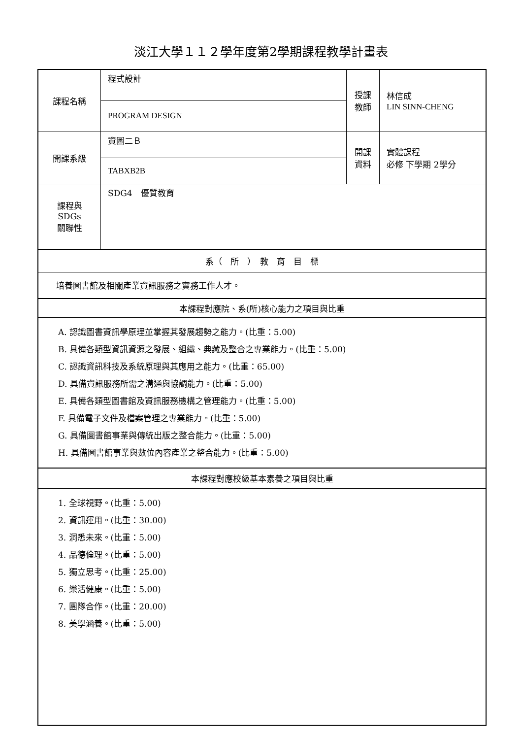淡江大學１１２學年度第2學期課程教學計畫表
| 課程名稱 | 程式設計 | 授課 教師 | 林信成 LIN SINN-CHENG |
| | PROGRAM DESIGN | | |
| 開課系級 | 資圖二Ｂ | 開課 資料 | 實體課程 必修 下學期 2學分 |
| | TABXB2B | | |
| 課程與SDGs 關聯性 | SDG4 優質教育 | | |
| 系（ 所 ） 教 育 目 標 | | | |
| 培養圖書館及相關產業資訊服務之實務工作人才。 | | | |
| 本課程對應院、系(所)核心能力之項目與比重 | | | |
| A. 認識圖書資訊學原理並掌握其發展趨勢之能力。(比重：5.00) B. 具備各類型資訊資源之發展、組織、典藏及整合之專業能力。(比重：5.00) C. 認識資訊科技及系統原理與其應用之能力。(比重：65.00) D. 具備資訊服務所需之溝通與協調能力。(比重：5.00) E. 具備各類型圖書館及資訊服務機構之管理能力。(比重：5.00) F. 具備電子文件及檔案管理之專業能力。(比重：5.00) G. 具備圖書館事業與傳統出版之整合能力。(比重：5.00) H. 具備圖書館事業與數位內容產業之整合能力。(比重：5.00) | | | |
| 本課程對應校級基本素養之項目與比重 | | | |
| 1. 全球視野。(比重：5.00) 2. 資訊運用。(比重：30.00) 3. 洞悉未來。(比重：5.00) 4. 品德倫理。(比重：5.00) 5. 獨立思考。(比重：25.00) 6. 樂活健康。(比重：5.00) 7. 團隊合作。(比重：20.00) 8. 美學涵養。(比重：5.00) | | | |